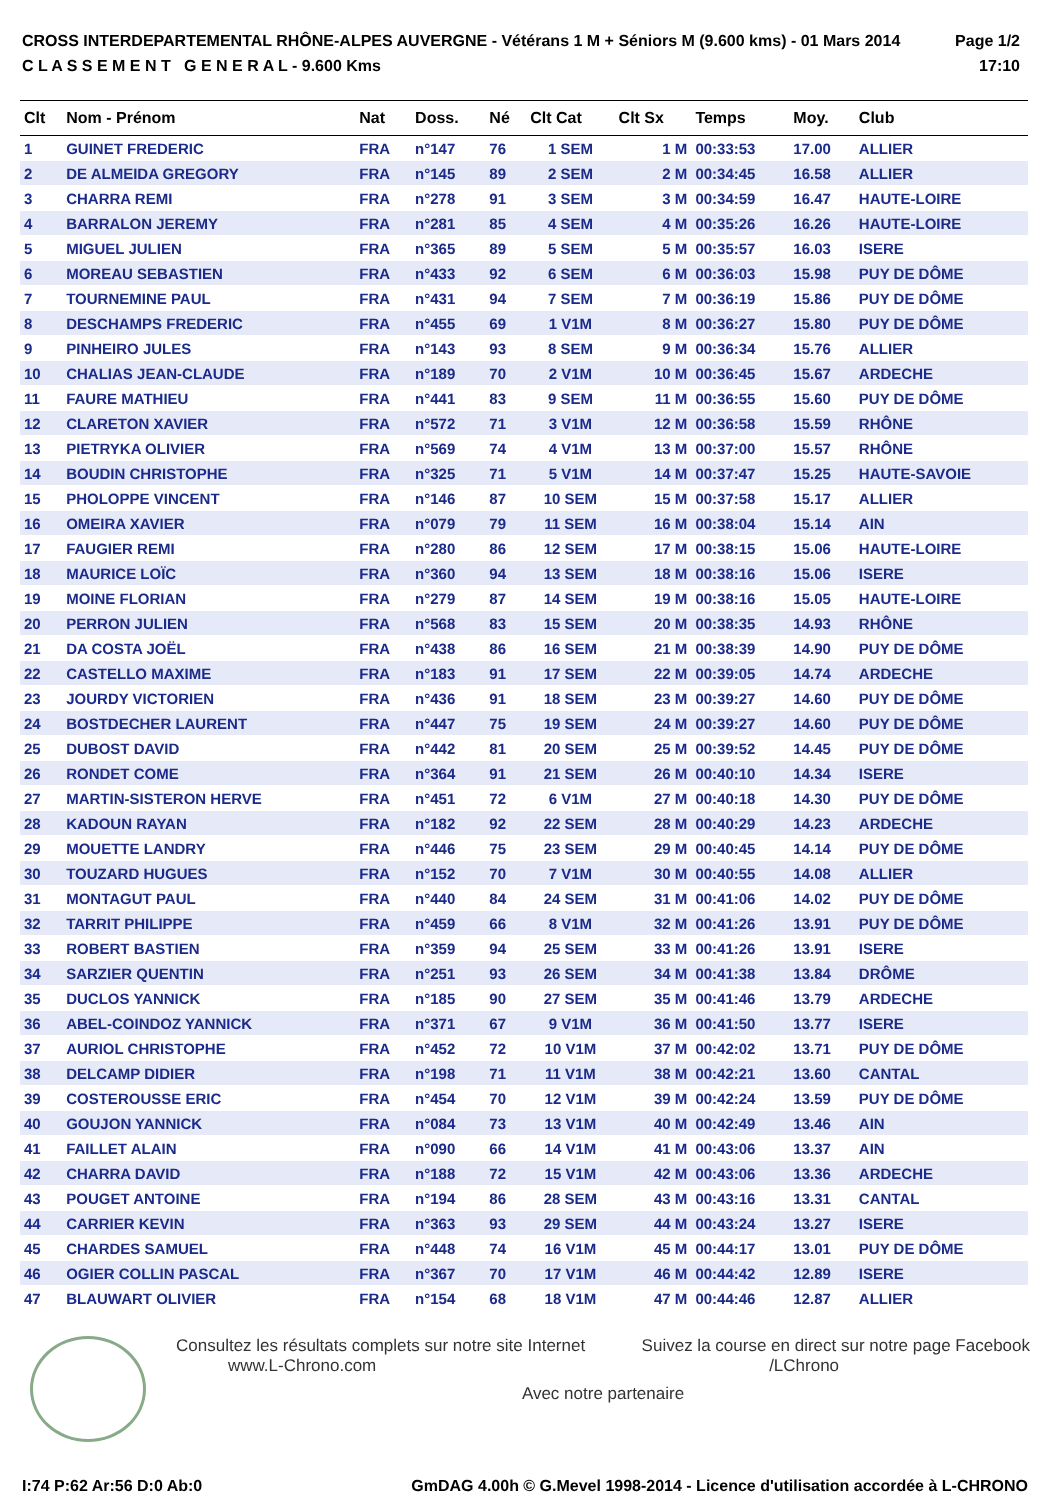CROSS INTERDEPARTEMENTAL RHÔNE-ALPES AUVERGNE - Vétérans 1 M + Séniors M (9.600 kms) - 01 Mars 2014
C L A S S E M E N T G E N E R A L - 9.600 Kms
Page 1/2
17:10
| Clt | Nom - Prénom | Nat | Doss. | Né | Clt Cat | Clt Sx | Temps | Moy. | Club |
| --- | --- | --- | --- | --- | --- | --- | --- | --- | --- |
| 1 | GUINET FREDERIC | FRA | n°147 | 76 | 1 SEM | 1 M | 00:33:53 | 17.00 | ALLIER |
| 2 | DE ALMEIDA GREGORY | FRA | n°145 | 89 | 2 SEM | 2 M | 00:34:45 | 16.58 | ALLIER |
| 3 | CHARRA REMI | FRA | n°278 | 91 | 3 SEM | 3 M | 00:34:59 | 16.47 | HAUTE-LOIRE |
| 4 | BARRALON JEREMY | FRA | n°281 | 85 | 4 SEM | 4 M | 00:35:26 | 16.26 | HAUTE-LOIRE |
| 5 | MIGUEL JULIEN | FRA | n°365 | 89 | 5 SEM | 5 M | 00:35:57 | 16.03 | ISERE |
| 6 | MOREAU SEBASTIEN | FRA | n°433 | 92 | 6 SEM | 6 M | 00:36:03 | 15.98 | PUY DE DÔME |
| 7 | TOURNEMINE PAUL | FRA | n°431 | 94 | 7 SEM | 7 M | 00:36:19 | 15.86 | PUY DE DÔME |
| 8 | DESCHAMPS FREDERIC | FRA | n°455 | 69 | 1 V1M | 8 M | 00:36:27 | 15.80 | PUY DE DÔME |
| 9 | PINHEIRO JULES | FRA | n°143 | 93 | 8 SEM | 9 M | 00:36:34 | 15.76 | ALLIER |
| 10 | CHALIAS JEAN-CLAUDE | FRA | n°189 | 70 | 2 V1M | 10 M | 00:36:45 | 15.67 | ARDECHE |
| 11 | FAURE MATHIEU | FRA | n°441 | 83 | 9 SEM | 11 M | 00:36:55 | 15.60 | PUY DE DÔME |
| 12 | CLARETON XAVIER | FRA | n°572 | 71 | 3 V1M | 12 M | 00:36:58 | 15.59 | RHÔNE |
| 13 | PIETRYKA OLIVIER | FRA | n°569 | 74 | 4 V1M | 13 M | 00:37:00 | 15.57 | RHÔNE |
| 14 | BOUDIN CHRISTOPHE | FRA | n°325 | 71 | 5 V1M | 14 M | 00:37:47 | 15.25 | HAUTE-SAVOIE |
| 15 | PHOLOPPE VINCENT | FRA | n°146 | 87 | 10 SEM | 15 M | 00:37:58 | 15.17 | ALLIER |
| 16 | OMEIRA XAVIER | FRA | n°079 | 79 | 11 SEM | 16 M | 00:38:04 | 15.14 | AIN |
| 17 | FAUGIER REMI | FRA | n°280 | 86 | 12 SEM | 17 M | 00:38:15 | 15.06 | HAUTE-LOIRE |
| 18 | MAURICE LOÏC | FRA | n°360 | 94 | 13 SEM | 18 M | 00:38:16 | 15.06 | ISERE |
| 19 | MOINE FLORIAN | FRA | n°279 | 87 | 14 SEM | 19 M | 00:38:16 | 15.05 | HAUTE-LOIRE |
| 20 | PERRON JULIEN | FRA | n°568 | 83 | 15 SEM | 20 M | 00:38:35 | 14.93 | RHÔNE |
| 21 | DA COSTA JOËL | FRA | n°438 | 86 | 16 SEM | 21 M | 00:38:39 | 14.90 | PUY DE DÔME |
| 22 | CASTELLO MAXIME | FRA | n°183 | 91 | 17 SEM | 22 M | 00:39:05 | 14.74 | ARDECHE |
| 23 | JOURDY VICTORIEN | FRA | n°436 | 91 | 18 SEM | 23 M | 00:39:27 | 14.60 | PUY DE DÔME |
| 24 | BOSTDECHER LAURENT | FRA | n°447 | 75 | 19 SEM | 24 M | 00:39:27 | 14.60 | PUY DE DÔME |
| 25 | DUBOST DAVID | FRA | n°442 | 81 | 20 SEM | 25 M | 00:39:52 | 14.45 | PUY DE DÔME |
| 26 | RONDET COME | FRA | n°364 | 91 | 21 SEM | 26 M | 00:40:10 | 14.34 | ISERE |
| 27 | MARTIN-SISTERON HERVE | FRA | n°451 | 72 | 6 V1M | 27 M | 00:40:18 | 14.30 | PUY DE DÔME |
| 28 | KADOUN RAYAN | FRA | n°182 | 92 | 22 SEM | 28 M | 00:40:29 | 14.23 | ARDECHE |
| 29 | MOUETTE LANDRY | FRA | n°446 | 75 | 23 SEM | 29 M | 00:40:45 | 14.14 | PUY DE DÔME |
| 30 | TOUZARD HUGUES | FRA | n°152 | 70 | 7 V1M | 30 M | 00:40:55 | 14.08 | ALLIER |
| 31 | MONTAGUT PAUL | FRA | n°440 | 84 | 24 SEM | 31 M | 00:41:06 | 14.02 | PUY DE DÔME |
| 32 | TARRIT PHILIPPE | FRA | n°459 | 66 | 8 V1M | 32 M | 00:41:26 | 13.91 | PUY DE DÔME |
| 33 | ROBERT BASTIEN | FRA | n°359 | 94 | 25 SEM | 33 M | 00:41:26 | 13.91 | ISERE |
| 34 | SARZIER QUENTIN | FRA | n°251 | 93 | 26 SEM | 34 M | 00:41:38 | 13.84 | DRÔME |
| 35 | DUCLOS YANNICK | FRA | n°185 | 90 | 27 SEM | 35 M | 00:41:46 | 13.79 | ARDECHE |
| 36 | ABEL-COINDOZ YANNICK | FRA | n°371 | 67 | 9 V1M | 36 M | 00:41:50 | 13.77 | ISERE |
| 37 | AURIOL CHRISTOPHE | FRA | n°452 | 72 | 10 V1M | 37 M | 00:42:02 | 13.71 | PUY DE DÔME |
| 38 | DELCAMP DIDIER | FRA | n°198 | 71 | 11 V1M | 38 M | 00:42:21 | 13.60 | CANTAL |
| 39 | COSTEROUSSE ERIC | FRA | n°454 | 70 | 12 V1M | 39 M | 00:42:24 | 13.59 | PUY DE DÔME |
| 40 | GOUJON YANNICK | FRA | n°084 | 73 | 13 V1M | 40 M | 00:42:49 | 13.46 | AIN |
| 41 | FAILLET ALAIN | FRA | n°090 | 66 | 14 V1M | 41 M | 00:43:06 | 13.37 | AIN |
| 42 | CHARRA DAVID | FRA | n°188 | 72 | 15 V1M | 42 M | 00:43:06 | 13.36 | ARDECHE |
| 43 | POUGET ANTOINE | FRA | n°194 | 86 | 28 SEM | 43 M | 00:43:16 | 13.31 | CANTAL |
| 44 | CARRIER KEVIN | FRA | n°363 | 93 | 29 SEM | 44 M | 00:43:24 | 13.27 | ISERE |
| 45 | CHARDES SAMUEL | FRA | n°448 | 74 | 16 V1M | 45 M | 00:44:17 | 13.01 | PUY DE DÔME |
| 46 | OGIER COLLIN PASCAL | FRA | n°367 | 70 | 17 V1M | 46 M | 00:44:42 | 12.89 | ISERE |
| 47 | BLAUWART OLIVIER | FRA | n°154 | 68 | 18 V1M | 47 M | 00:44:46 | 12.87 | ALLIER |
Consultez les résultats complets sur notre site Internet
www.L-Chrono.com Suivez la course en direct sur notre page Facebook
/LChrono
Avec notre partenaire
I:74 P:62 Ar:56 D:0 Ab:0 GmDAG 4.00h © G.Mevel 1998-2014 - Licence d'utilisation accordée à L-CHRONO